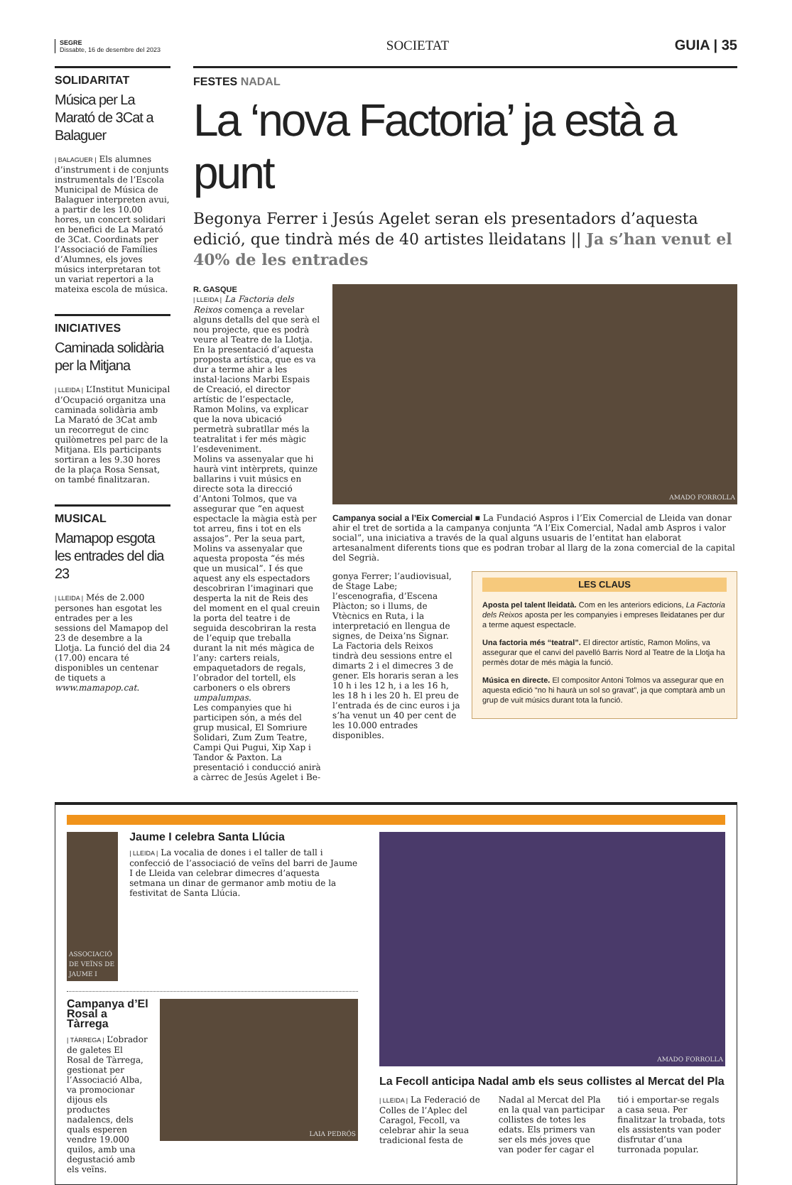SEGRE
Dissabte, 16 de desembre del 2023
SOCIETAT
GUIA | 35
SOLIDARITAT
Música per La Marató de 3Cat a Balaguer
| BALAGUER | Els alumnes d’instrument i de conjunts instrumentals de l’Escola Municipal de Música de Balaguer interpreten avui, a partir de les 10.00 hores, un concert solidari en benefici de La Marató de 3Cat. Coordinats per l’Associació de Famílies d’Alumnes, els joves músics interpretaran tot un variat repertori a la mateixa escola de música.
INICIATIVES
Caminada solidària per la Mitjana
| LLEIDA | L’Institut Municipal d’Ocupació organitza una caminada solidària amb La Marató de 3Cat amb un recorregut de cinc quilòmetres pel parc de la Mitjana. Els participants sortiran a les 9.30 hores de la plaça Rosa Sensat, on també finalitzaran.
MUSICAL
Mamapop esgota les entrades del dia 23
| LLEIDA | Més de 2.000 persones han esgotat les entrades per a les sessions del Mamapop del 23 de desembre a la Llotja. La funció del dia 24 (17.00) encara té disponibles un centenar de tiquets a www.mamapop.cat.
FESTES NADAL
La ‘nova Factoria’ ja està a punt
Begonya Ferrer i Jesús Agelet seran els presentadors d’aquesta edició, que tindrà més de 40 artistes lleidatans || Ja s’han venut el 40% de les entrades
R. GASQUE
| LLEIDA | La Factoria dels Reixos comença a revelar alguns detalls del que serà el nou projecte, que es podrà veure al Teatre de la Llotja. En la presentació d’aquesta proposta artística, que es va dur a terme ahir a les instal·lacions Marbi Espais de Creació, el director artístic de l’espectacle, Ramon Molins, va explicar que la nova ubicació permetrà subratllar més la teatralitat i fer més màgic l’esdeveniment.
Molins va assenyalar que hi haurà vint intèrprets, quinze ballarins i vuit músics en directe sota la direcció d’Antoni Tolmos, que va assegurar que “en aquest espectacle la màgia està per tot arreu, fins i tot en els assajos”. Per la seua part, Molins va assenyalar que aquesta proposta “és més que un musical”. I és que aquest any els espectadors descobriran l’imaginari que desperta la nit de Reis des del moment en el qual creuin la porta del teatre i de seguida descobriran la resta de l’equip que treballa durant la nit més màgica de l’any: carters reials, empaquetadors de regals, l’obrador del tortell, els carboners o els obrers umpalumpas.
Les companyies que hi participen són, a més del grup musical, El Somriure Solidari, Zum Zum Teatre, Campi Qui Pugui, Xip Xap i Tandor & Paxton. La presentació i conducció anirà a càrrec de Jesús Agelet i Be-
AMADO FORROLLA
Campanya social a l’Eix Comercial ■ La Fundació Aspros i l’Eix Comercial de Lleida van donar ahir el tret de sortida a la campanya conjunta “A l’Eix Comercial, Nadal amb Aspros i valor social”, una iniciativa a través de la qual alguns usuaris de l’entitat han elaborat artesanalment diferents tions que es podran trobar al llarg de la zona comercial de la capital del Segrià.
gonya Ferrer; l’audiovisual, de Stage Labe; l’escenografia, d’Escena Plàcton; so i llums, de Vtècnics en Ruta, i la interpretació en llengua de signes, de Deixa’ns Signar.
La Factoria dels Reixos tindrà deu sessions entre el dimarts 2 i el dimecres 3 de gener. Els horaris seran a les 10 h i les 12 h, i a les 16 h, les 18 h i les 20 h. El preu de l’entrada és de cinc euros i ja s’ha venut un 40 per cent de les 10.000 entrades disponibles.
LES CLAUS
Aposta pel talent lleidatà. Com en les anteriors edicions, La Factoria dels Reixos aposta per les companyies i empreses lleidatanes per dur a terme aquest espectacle.
Una factoria més “teatral”. El director artístic, Ramon Molins, va assegurar que el canvi del pavelló Barris Nord al Teatre de la Llotja ha permès dotar de més màgia la funció.
Música en directe. El compositor Antoni Tolmos va assegurar que en aquesta edició “no hi haurà un sol so gravat”, ja que comptarà amb un grup de vuit músics durant tota la funció.
ASSOCIACIÓ DE VEÏNS DE JAUME I
Jaume I celebra Santa Llúcia
| LLEIDA | La vocalia de dones i el taller de tall i confecció de l’associació de veïns del barri de Jaume I de Lleida van celebrar dimecres d’aquesta setmana un dinar de germanor amb motiu de la festivitat de Santa Llúcia.
Campanya d’El Rosal a Tàrrega
| TÀRREGA | L’obrador de galetes El Rosal de Tàrrega, gestionat per l’Associació Alba, va promocionar dijous els productes nadalencs, dels quals esperen vendre 19.000 quilos, amb una degustació amb els veïns.
LAIA PEDRÓS
AMADO FORROLLA
La Fecoll anticipa Nadal amb els seus collistes al Mercat del Pla
| LLEIDA | La Federació de Colles de l’Aplec del Caragol, Fecoll, va celebrar ahir la seua tradicional festa de Nadal al Mercat del Pla en la qual van participar collistes de totes les edats. Els primers van ser els més joves que van poder fer cagar el tió i emportar-se regals a casa seua. Per finalitzar la trobada, tots els assistents van poder disfrutar d’una turronada popular.